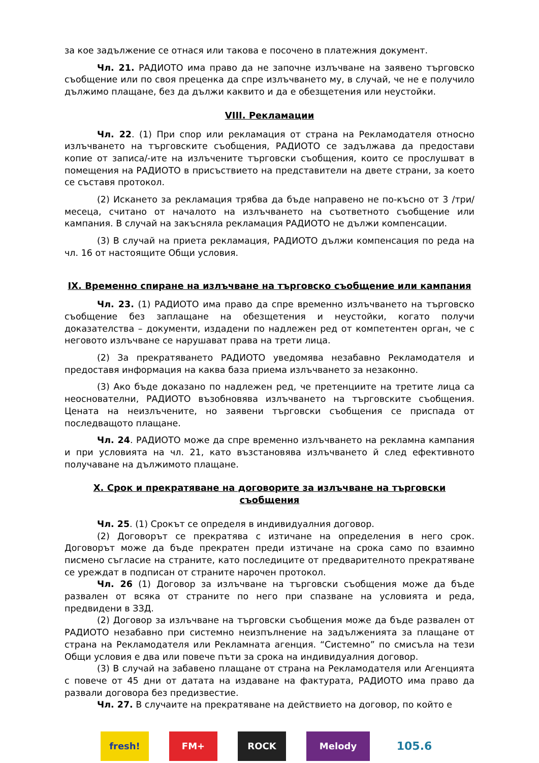за кое задължение се отнася или такова е посочено в платежния документ.
Чл. 21. РАДИОТО има право да не започне излъчване на заявено търговско съобщение или по своя преценка да спре излъчването му, в случай, че не е получило дължимо плащане, без да дължи каквито и да е обезщетения или неустойки.
VIII. Рекламации
Чл. 22. (1) При спор или рекламация от страна на Рекламодателя относно излъчването на търговските съобщения, РАДИОТО се задължава да предостави копие от записа/-ите на излъчените търговски съобщения, които се прослушват в помещения на РАДИОТО в присъствието на представители на двете страни, за което се съставя протокол.
(2) Искането за рекламация трябва да бъде направено не по-късно от 3 /три/ месеца, считано от началото на излъчването на съответното съобщение или кампания. В случай на закъсняла рекламация РАДИОТО не дължи компенсации.
(3) В случай на приета рекламация, РАДИОТО дължи компенсация по реда на чл. 16 от настоящите Общи условия.
IX. Временно спиране на излъчване на търговско съобщение или кампания
Чл. 23. (1) РАДИОТО има право да спре временно излъчването на търговско съобщение без заплащане на обезщетения и неустойки, когато получи доказателства – документи, издадени по надлежен ред от компетентен орган, че с неговото излъчване се нарушават права на трети лица.
(2) За прекратяването РАДИОТО уведомява незабавно Рекламодателя и предоставя информация на каква база приема излъчването за незаконно.
(3) Ако бъде доказано по надлежен ред, че претенциите на третите лица са неоснователни, РАДИОТО възобновява излъчването на търговските съобщения. Цената на неизлъчените, но заявени търговски съобщения се приспада от последващото плащане.
Чл. 24. РАДИОТО може да спре временно излъчването на рекламна кампания и при условията на чл. 21, като възстановява излъчването й след ефективното получаване на дължимото плащане.
X. Срок и прекратяване на договорите за излъчване на търговски съобщения
Чл. 25. (1) Срокът се определя в индивидуалния договор.
(2) Договорът се прекратява с изтичане на определения в него срок. Договорът може да бъде прекратен преди изтичане на срока само по взаимно писмено съгласие на страните, като последиците от предварителното прекратяване се уреждат в подписан от страните нарочен протокол.
Чл. 26 (1) Договор за излъчване на търговски съобщения може да бъде развален от всяка от страните по него при спазване на условията и реда, предвидени в ЗЗД.
(2) Договор за излъчване на търговски съобщения може да бъде развален от РАДИОТО незабавно при системно неизпълнение на задълженията за плащане от страна на Рекламодателя или Рекламната агенция. “Системно” по смисъла на тези Общи условия е два или повече пъти за срока на индивидуалния договор.
(3) В случай на забавено плащане от страна на Рекламодателя или Агенцията с повече от 45 дни от датата на издаване на фактурата, РАДИОТО има право да развали договора без предизвестие.
Чл. 27. В случаите на прекратяване на действието на договор, по който е
fresh! FM+ ROCK Melody
105.6